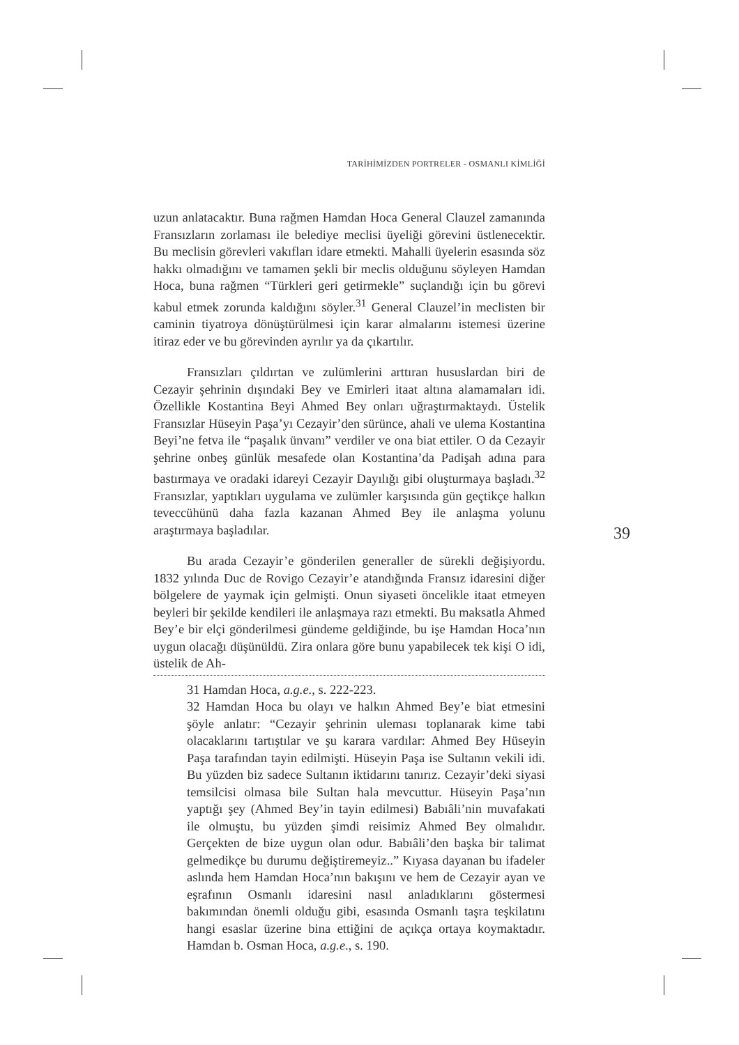TARİHİMİZDEN PORTRELER - OSMANLI KİMLİĞİ
uzun anlatacaktır. Buna rağmen Hamdan Hoca General Clauzel zamanında Fransızların zorlaması ile belediye meclisi üyeliği görevini üstlenecektir. Bu meclisin görevleri vakıfları idare etmekti. Mahalli üyelerin esasında söz hakkı olmadığını ve tamamen şekli bir meclis olduğunu söyleyen Hamdan Hoca, buna rağmen “Türkleri geri getirmekle” suçlandığı için bu görevi kabul etmek zorunda kaldığını söyler.<sup>31</sup> General Clauzel’in meclisten bir caminin tiyatroya dönüştürülmesi için karar almalarını istemesi üzerine itiraz eder ve bu görevinden ayrılır ya da çıkartılır.
Fransızları çıldırtan ve zulümlerini arttıran hususlardan biri de Cezayir şehrinin dışındaki Bey ve Emirleri itaat altına alamamaları idi. Özellikle Kostantina Beyi Ahmed Bey onları uğraştırmaktaydı. Üstelik Fransızlar Hüseyin Paşa’yı Cezayir’den sürünce, ahali ve ulema Kostantina Beyi’ne fetva ile “paşalık ünvanı” verdiler ve ona biat ettiler. O da Cezayir şehrine onbeş günlük mesafede olan Kostantina’da Padişah adına para bastırmaya ve oradaki idareyi Cezayir Dayılığı gibi oluşturmaya başladı.<sup>32</sup> Fransızlar, yaptıkları uygulama ve zulümler karşısında gün geçtikçe halkın teveccühünü daha fazla kazanan Ahmed Bey ile anlaşma yolunu araştırmaya başladılar.
Bu arada Cezayir’e gönderilen generaller de sürekli değişiyordu. 1832 yılında Duc de Rovigo Cezayir’e atandığında Fransız idaresini diğer bölgelere de yaymak için gelmişti. Onun siyaseti öncelikle itaat etmeyen beyleri bir şekilde kendileri ile anlaşmaya razı etmekti. Bu maksatla Ahmed Bey’e bir elçi gönderilmesi gündeme geldiğinde, bu işe Hamdan Hoca’nın uygun olacağı düşünüldü. Zira onlara göre bunu yapabilecek tek kişi O idi, üstelik de Ah-
31 Hamdan Hoca, a.g.e., s. 222-223.
32 Hamdan Hoca bu olayı ve halkın Ahmed Bey’e biat etmesini şöyle anlatır: “Cezayir şehrinin uleması toplanarak kime tabi olacaklarını tartıştılar ve şu karara vardılar: Ahmed Bey Hüseyin Paşa tarafından tayin edilmişti. Hüseyin Paşa ise Sultanın vekili idi. Bu yüzden biz sadece Sultanın iktidarını tanırız. Cezayir’deki siyasi temsilcisi olmasa bile Sultan hala mevcuttur. Hüseyin Paşa’nın yaptığı şey (Ahmed Bey’in tayin edilmesi) Babıâli’nin muvafakati ile olmuştu, bu yüzden şimdi reisimiz Ahmed Bey olmalıdır. Gerçekten de bize uygun olan odur. Babıâli’den başka bir talimat gelmedikçe bu durumu değiştiremeyiz..” Kıyasa dayanan bu ifadeler aslında hem Hamdan Hoca’nın bakışını ve hem de Cezayir ayan ve eşrafının Osmanlı idaresini nasıl anladıklarını göstermesi bakımından önemli olduğu gibi, esasında Osmanlı taşra teşkilatını hangi esaslar üzerine bina ettiğini de açıkça ortaya koymaktadır. Hamdan b. Osman Hoca, a.g.e., s. 190.
39